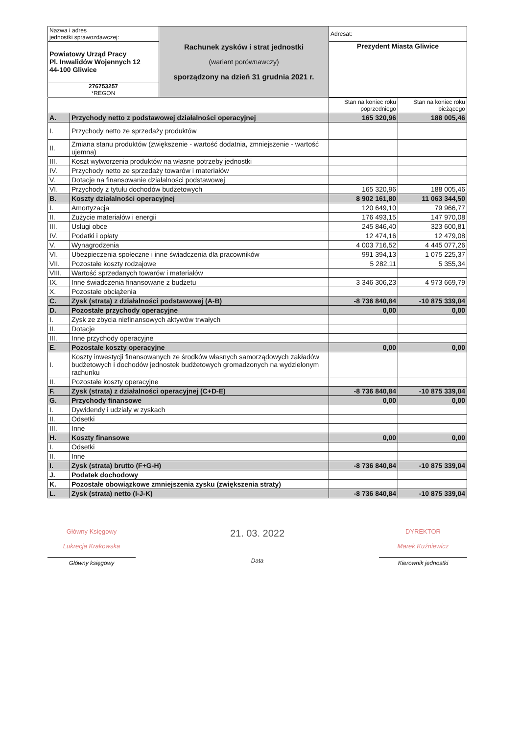| Nazwa i adres jednostki sprawozdawczej: | Rachunek zysków i strat jednostki (wariant porównawczy) sporządzony na dzień 31 grudnia 2021 r. | Adresat: |
| Powiatowy Urząd Pracy Pl. Inwalidów Wojennych 12 44-100 Gliwice | | Prezydent Miasta Gliwice |
| 276753257 *REGON | | |
| | | Stan na koniec roku poprzedniego | Stan na koniec roku bieżącego |
| --- | --- | --- | --- |
| A. | Przychody netto z podstawowej działalności operacyjnej | 165 320,96 | 188 005,46 |
| I. | Przychody netto ze sprzedaży produktów | | |
| II. | Zmiana stanu produktów (zwiększenie - wartość dodatnia, zmniejszenie - wartość ujemna) | | |
| III. | Koszt wytworzenia produktów na własne potrzeby jednostki | | |
| IV. | Przychody netto ze sprzedaży towarów i materiałów | | |
| V. | Dotacje na finansowanie działalności podstawowej | | |
| VI. | Przychody z tytułu dochodów budżetowych | 165 320,96 | 188 005,46 |
| B. | Koszty działalności operacyjnej | 8 902 161,80 | 11 063 344,50 |
| I. | Amortyzacja | 120 649,10 | 79 966,77 |
| II. | Zużycie materiałów i energii | 176 493,15 | 147 970,08 |
| III. | Usługi obce | 245 846,40 | 323 600,81 |
| IV. | Podatki i opłaty | 12 474,16 | 12 479,08 |
| V. | Wynagrodzenia | 4 003 716,52 | 4 445 077,26 |
| VI. | Ubezpieczenia społeczne i inne świadczenia dla pracowników | 991 394,13 | 1 075 225,37 |
| VII. | Pozostałe koszty rodzajowe | 5 282,11 | 5 355,34 |
| VIII. | Wartość sprzedanych towarów i materiałów | | |
| IX. | Inne świadczenia finansowane z budżetu | 3 346 306,23 | 4 973 669,79 |
| X. | Pozostałe obciążenia | | |
| C. | Zysk (strata) z działalności podstawowej (A-B) | -8 736 840,84 | -10 875 339,04 |
| D. | Pozostałe przychody operacyjne | 0,00 | 0,00 |
| I. | Zysk ze zbycia niefinansowych aktywów trwałych | | |
| II. | Dotacje | | |
| III. | Inne przychody operacyjne | | |
| E. | Pozostałe koszty operacyjne | 0,00 | 0,00 |
| I. | Koszty inwestycji finansowanych ze środków własnych samorządowych zakładów budżetowych i dochodów jednostek budżetowych gromadzonych na wydzielonym rachunku | | |
| II. | Pozostałe koszty operacyjne | | |
| F. | Zysk (strata) z działalności operacyjnej (C+D-E) | -8 736 840,84 | -10 875 339,04 |
| G. | Przychody finansowe | 0,00 | 0,00 |
| I. | Dywidendy i udziały w zyskach | | |
| II. | Odsetki | | |
| III. | Inne | | |
| H. | Koszty finansowe | 0,00 | 0,00 |
| I. | Odsetki | | |
| II. | Inne | | |
| I. | Zysk (strata) brutto (F+G-H) | -8 736 840,84 | -10 875 339,04 |
| J. | Podatek dochodowy | | |
| K. | Pozostałe obowiązkowe zmniejszenia zysku (zwiększenia straty) | | |
| L. | Zysk (strata) netto (I-J-K) | -8 736 840,84 | -10 875 339,04 |
Główny Księgowy
Lukrecja Krakowska
Główny księgowy
21. 03. 2022
Data
DYREKTOR
Marek Kuźniewicz
Kierownik jednostki